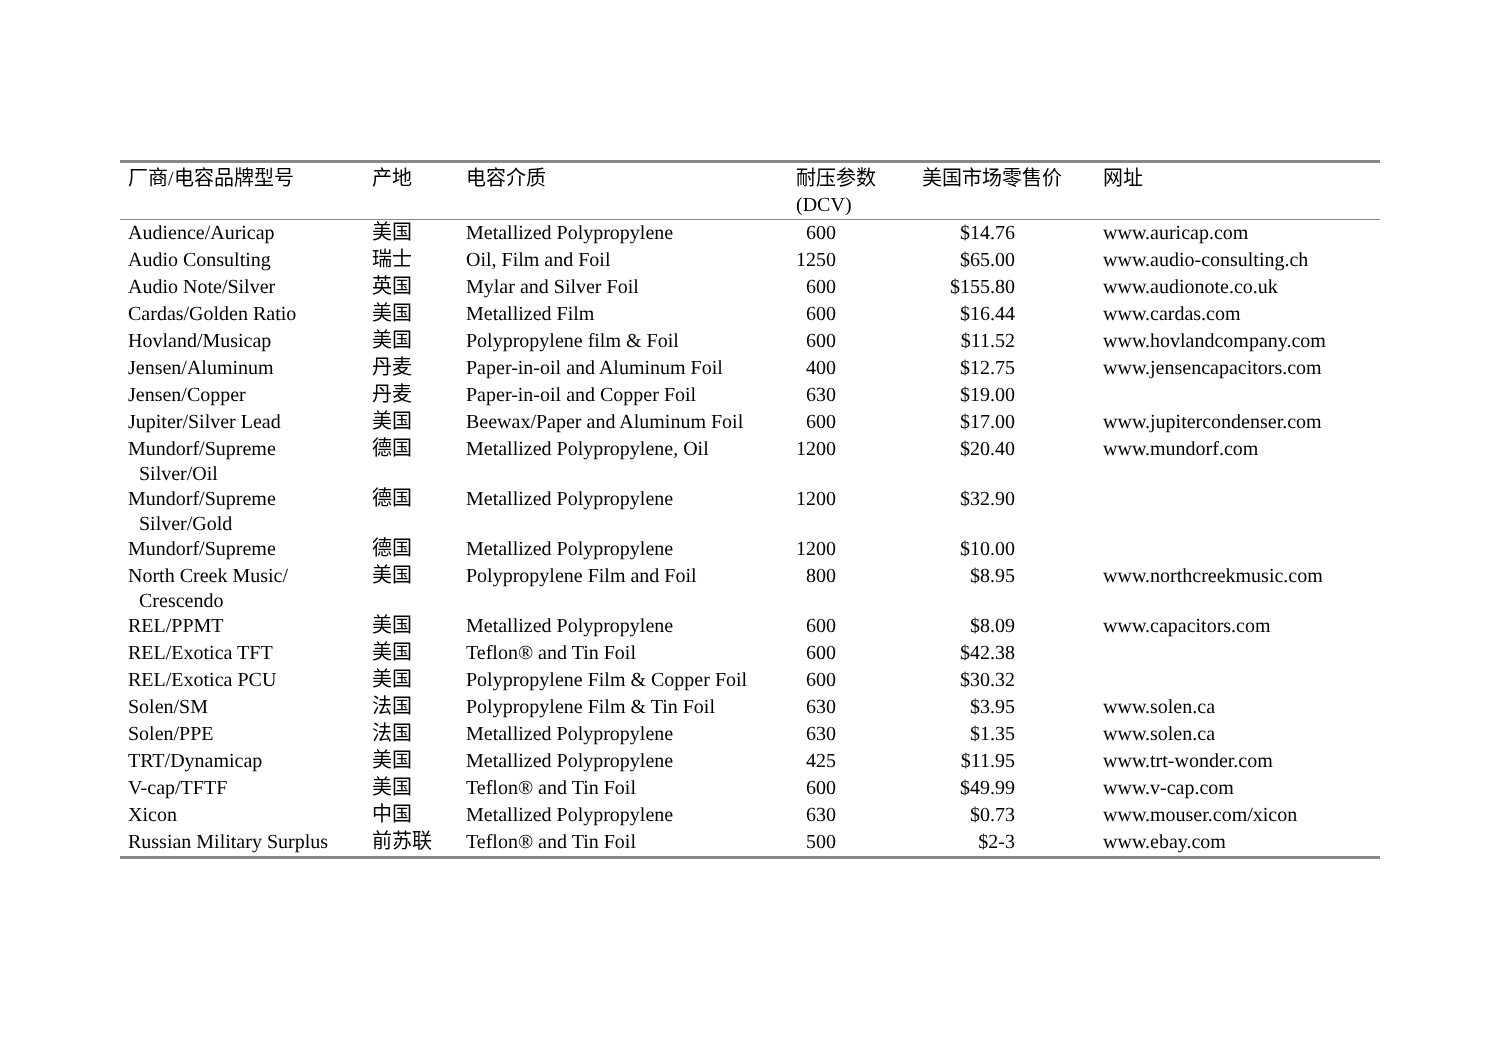| 厂商/电容品牌型号 | 产地 | 电容介质 | 耐压参数 (DCV) | 美国市场零售价 | 网址 |
| --- | --- | --- | --- | --- | --- |
| Audience/Auricap | 美国 | Metallized Polypropylene | 600 | $14.76 | www.auricap.com |
| Audio Consulting | 瑞士 | Oil, Film and Foil | 1250 | $65.00 | www.audio-consulting.ch |
| Audio Note/Silver | 英国 | Mylar and Silver Foil | 600 | $155.80 | www.audionote.co.uk |
| Cardas/Golden Ratio | 美国 | Metallized Film | 600 | $16.44 | www.cardas.com |
| Hovland/Musicap | 美国 | Polypropylene film & Foil | 600 | $11.52 | www.hovlandcompany.com |
| Jensen/Aluminum | 丹麦 | Paper-in-oil and Aluminum Foil | 400 | $12.75 | www.jensencapacitors.com |
| Jensen/Copper | 丹麦 | Paper-in-oil and Copper Foil | 630 | $19.00 | |
| Jupiter/Silver Lead | 美国 | Beewax/Paper and Aluminum Foil | 600 | $17.00 | www.jupitercondenser.com |
| Mundorf/Supreme Silver/Oil | 德国 | Metallized Polypropylene, Oil | 1200 | $20.40 | www.mundorf.com |
| Mundorf/Supreme Silver/Gold | 德国 | Metallized Polypropylene | 1200 | $32.90 | |
| Mundorf/Supreme | 德国 | Metallized Polypropylene | 1200 | $10.00 | |
| North Creek Music/ Crescendo | 美国 | Polypropylene Film and Foil | 800 | $8.95 | www.northcreekmusic.com |
| REL/PPMT | 美国 | Metallized Polypropylene | 600 | $8.09 | www.capacitors.com |
| REL/Exotica TFT | 美国 | Teflon® and Tin Foil | 600 | $42.38 | |
| REL/Exotica PCU | 美国 | Polypropylene Film & Copper Foil | 600 | $30.32 | |
| Solen/SM | 法国 | Polypropylene Film & Tin Foil | 630 | $3.95 | www.solen.ca |
| Solen/PPE | 法国 | Metallized Polypropylene | 630 | $1.35 | www.solen.ca |
| TRT/Dynamicap | 美国 | Metallized Polypropylene | 425 | $11.95 | www.trt-wonder.com |
| V-cap/TFTF | 美国 | Teflon® and Tin Foil | 600 | $49.99 | www.v-cap.com |
| Xicon | 中国 | Metallized Polypropylene | 630 | $0.73 | www.mouser.com/xicon |
| Russian Military Surplus | 前苏联 | Teflon® and Tin Foil | 500 | $2-3 | www.ebay.com |